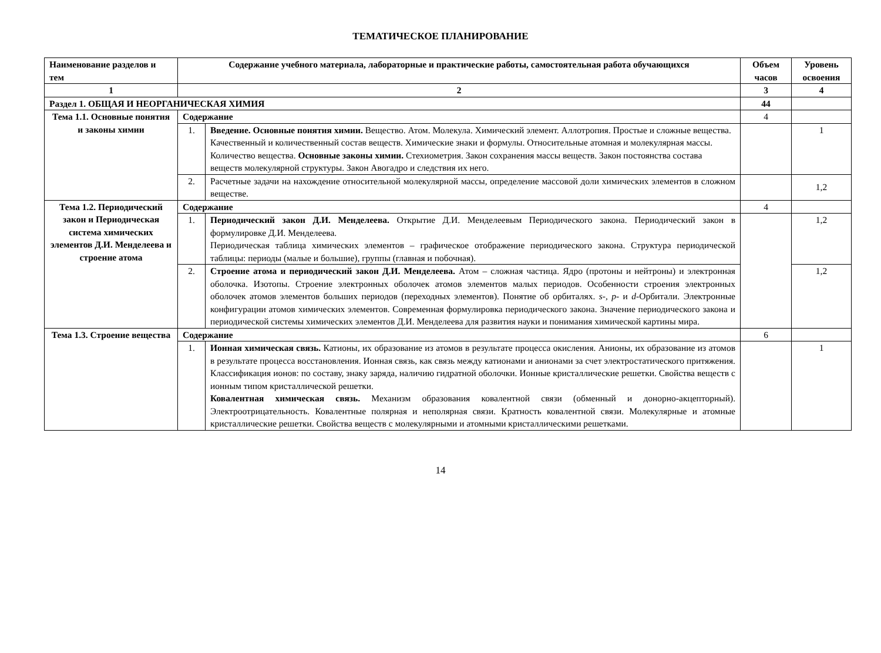ТЕМАТИЧЕСКОЕ ПЛАНИРОВАНИЕ
| Наименование разделов и тем | Содержание учебного материала, лабораторные и практические работы, самостоятельная работа обучающихся | | Объем часов | Уровень освоения |
| --- | --- | --- | --- | --- |
| 1 | 2 | | 3 | 4 |
| Раздел 1. ОБЩАЯ И НЕОРГАНИЧЕСКАЯ ХИМИЯ | | | 44 | |
| Тема 1.1. Основные понятия и законы химии | Содержание | | 4 | |
| | 1. | Введение. Основные понятия химии. Вещество. Атом. Молекула. Химический элемент. Аллотропия. Простые и сложные вещества. Качественный и количественный состав веществ. Химические знаки и формулы. Относительные атомная и молекулярная массы. Количество вещества. Основные законы химии. Стехиометрия. Закон сохранения массы веществ. Закон постоянства состава веществ молекулярной структуры. Закон Авогадро и следствия их него. | | 1 |
| | 2. | Расчетные задачи на нахождение относительной молекулярной массы, определение массовой доли химических элементов в сложном веществе. | | 1,2 |
| Тема 1.2. Периодический закон и Периодическая система химических элементов Д.И. Менделеева и строение атома | Содержание | | 4 | |
| | 1. | Периодический закон Д.И. Менделеева. Открытие Д.И. Менделеевым Периодического закона. Периодический закон в формулировке Д.И. Менделеева. Периодическая таблица химических элементов – графическое отображение периодического закона. Структура периодической таблицы: периоды (малые и большие), группы (главная и побочная). | | 1,2 |
| | 2. | Строение атома и периодический закон Д.И. Менделеева. Атом – сложная частица. Ядро (протоны и нейтроны) и электронная оболочка. Изотопы. Строение электронных оболочек атомов элементов малых периодов. Особенности строения электронных оболочек атомов элементов больших периодов (переходных элементов). Понятие об орбиталях. s -, p - и d -Орбитали. Электронные конфигурации атомов химических элементов. Современная формулировка периодического закона. Значение периодического закона и периодической системы химических элементов Д.И. Менделеева для развития науки и понимания химической картины мира. | | 1,2 |
| Тема 1.3. Строение вещества | Содержание | | 6 | |
| | 1. | Ионная химическая связь. Катионы, их образование из атомов в результате процесса окисления. Анионы, их образование из атомов в результате процесса восстановления. Ионная связь, как связь между катионами и анионами за счет электростатического притяжения. Классификация ионов: по составу, знаку заряда, наличию гидратной оболочки. Ионные кристаллические решетки. Свойства веществ с ионным типом кристаллической решетки. Ковалентная химическая связь. Механизм образования ковалентной связи (обменный и донорно-акцепторный). Электроотрицательность. Ковалентные полярная и неполярная связи. Кратность ковалентной связи. Молекулярные и атомные кристаллические решетки. Свойства веществ с молекулярными и атомными кристаллическими решетками. | | 1 |
14